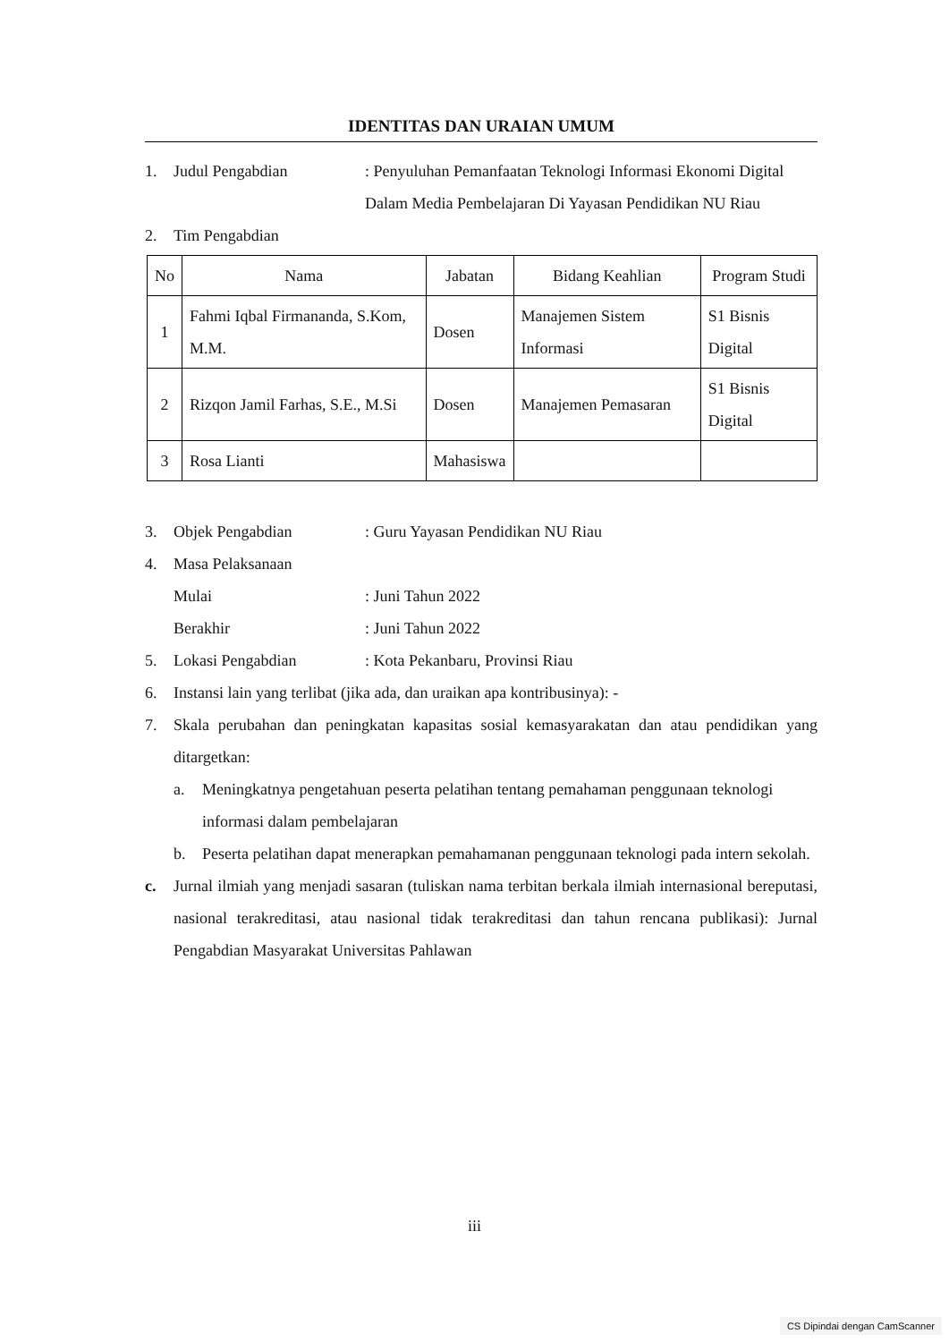IDENTITAS DAN URAIAN UMUM
1. Judul Pengabdian: Penyuluhan Pemanfaatan Teknologi Informasi Ekonomi Digital Dalam Media Pembelajaran Di Yayasan Pendidikan NU Riau
2. Tim Pengabdian
| No | Nama | Jabatan | Bidang Keahlian | Program Studi |
| --- | --- | --- | --- | --- |
| 1 | Fahmi Iqbal Firmananda, S.Kom, M.M. | Dosen | Manajemen Sistem Informasi | S1 Bisnis Digital |
| 2 | Rizqon Jamil Farhas, S.E., M.Si | Dosen | Manajemen Pemasaran | S1 Bisnis Digital |
| 3 | Rosa Lianti | Mahasiswa | | |
3. Objek Pengabdian: Guru Yayasan Pendidikan NU Riau
4. Masa Pelaksanaan
Mulai: Juni Tahun 2022
Berakhir: Juni Tahun 2022
5. Lokasi Pengabdian: Kota Pekanbaru, Provinsi Riau
6. Instansi lain yang terlibat (jika ada, dan uraikan apa kontribusinya): -
7. Skala perubahan dan peningkatan kapasitas sosial kemasyarakatan dan atau pendidikan yang ditargetkan:
a. Meningkatnya pengetahuan peserta pelatihan tentang pemahaman penggunaan teknologi informasi dalam pembelajaran
b. Peserta pelatihan dapat menerapkan pemahamanan penggunaan teknologi pada intern sekolah.
c. Jurnal ilmiah yang menjadi sasaran (tuliskan nama terbitan berkala ilmiah internasional bereputasi, nasional terakreditasi, atau nasional tidak terakreditasi dan tahun rencana publikasi): Jurnal Pengabdian Masyarakat Universitas Pahlawan
iii
CS Dipindai dengan CamScanner